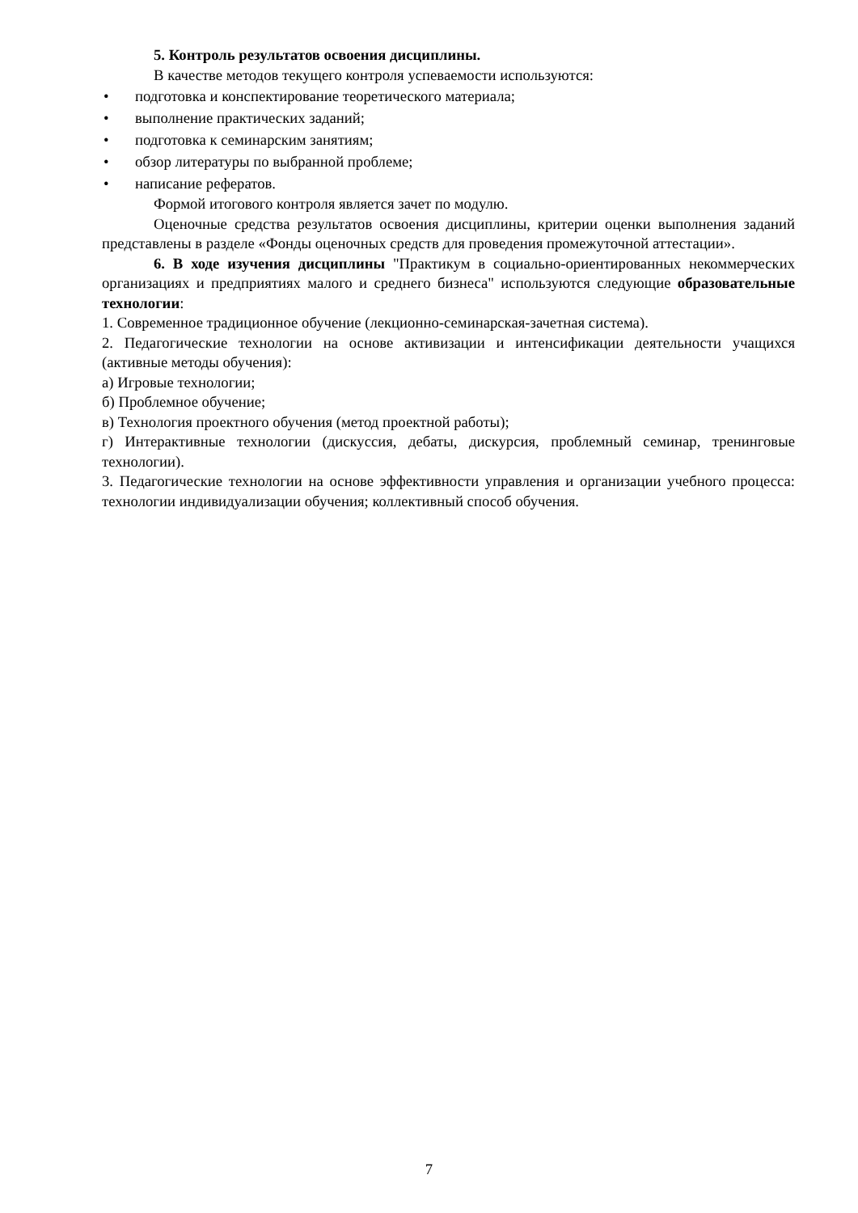5. Контроль результатов освоения дисциплины.
В качестве методов текущего контроля успеваемости используются:
• подготовка и конспектирование теоретического материала;
• выполнение практических заданий;
• подготовка к семинарским занятиям;
• обзор литературы по выбранной проблеме;
• написание рефератов.
Формой итогового контроля является зачет по модулю.
Оценочные средства результатов освоения дисциплины, критерии оценки выполнения заданий представлены в разделе «Фонды оценочных средств для проведения промежуточной аттестации».
6. В ходе изучения дисциплины "Практикум в социально-ориентированных некоммерческих организациях и предприятиях малого и среднего бизнеса" используются следующие образовательные технологии:
1. Современное традиционное обучение (лекционно-семинарская-зачетная система).
2. Педагогические технологии на основе активизации и интенсификации деятельности учащихся (активные методы обучения):
а) Игровые технологии;
б) Проблемное обучение;
в) Технология проектного обучения (метод проектной работы);
г) Интерактивные технологии (дискуссия, дебаты, дискурсия, проблемный семинар, тренинговые технологии).
3. Педагогические технологии на основе эффективности управления и организации учебного процесса: технологии индивидуализации обучения; коллективный способ обучения.
7